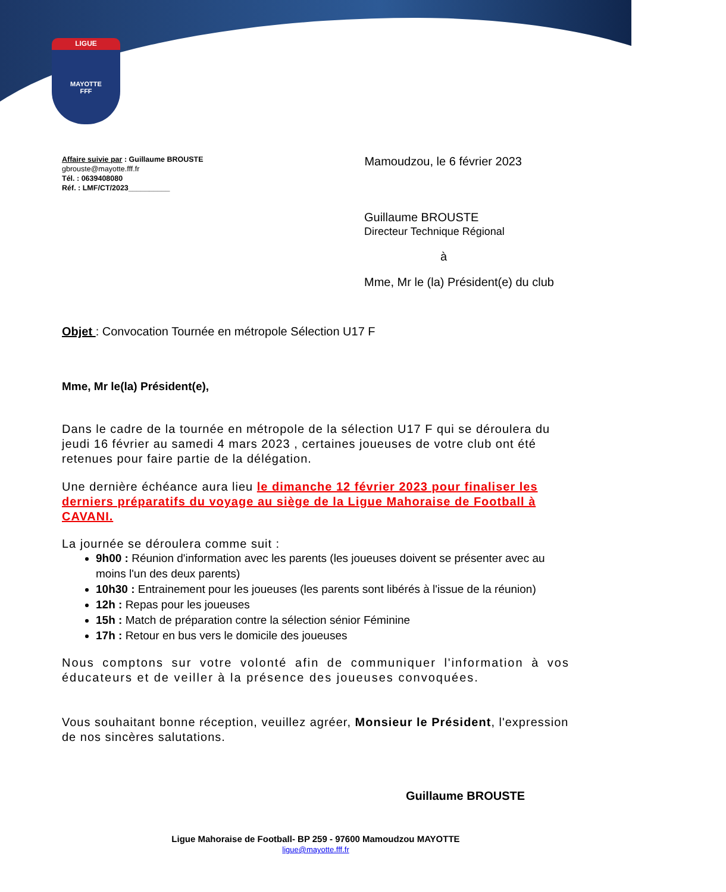LIGUE
MAYOTTE
FFF
Affaire suivie par : Guillaume BROUSTE
gbrouste@mayotte.fff.fr
Tél. : 0639408080
Réf. : LMF/CT/2023__________
Mamoudzou, le 6 février 2023
Guillaume BROUSTE
Directeur Technique Régional
à
Mme, Mr le (la) Président(e) du club
Objet : Convocation Tournée en métropole Sélection U17 F
Mme, Mr le(la) Président(e),
Dans le cadre de la tournée en métropole de la sélection U17 F qui se déroulera du jeudi 16 février au samedi 4 mars 2023 , certaines joueuses de votre club ont été retenues pour faire partie de la délégation.
Une dernière échéance aura lieu le dimanche 12 février 2023 pour finaliser les derniers préparatifs du voyage au siège de la Ligue Mahoraise de Football à CAVANI.
La journée se déroulera comme suit :
9h00 : Réunion d'information avec les parents (les joueuses doivent se présenter avec au moins l'un des deux parents)
10h30 : Entrainement pour les joueuses (les parents sont libérés à l'issue de la réunion)
12h : Repas pour les joueuses
15h : Match de préparation contre la sélection sénior Féminine
17h : Retour en bus vers le domicile des joueuses
Nous comptons sur votre volonté afin de communiquer l'information à vos éducateurs et de veiller à la présence des joueuses convoquées.
Vous souhaitant bonne réception, veuillez agréer, Monsieur le Président, l'expression de nos sincères salutations.
Guillaume BROUSTE
Ligue Mahoraise de Football- BP 259 - 97600 Mamoudzou MAYOTTE
ligue@mayotte.fff.fr